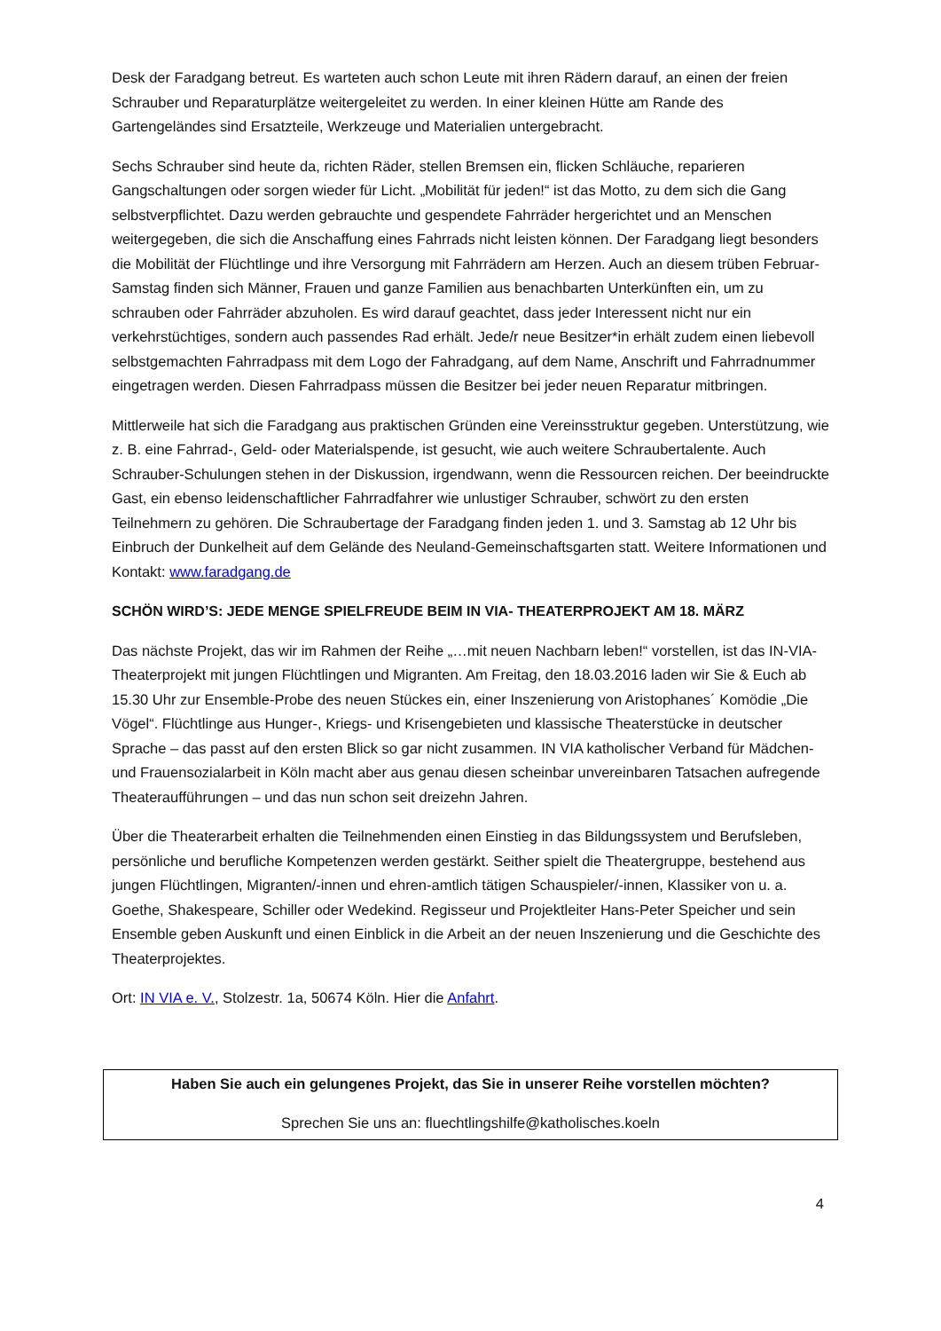Desk der Faradgang betreut. Es warteten auch schon Leute mit ihren Rädern darauf, an einen der freien Schrauber und Reparaturplätze weitergeleitet zu werden. In einer kleinen Hütte am Rande des Gartengeländes sind Ersatzteile, Werkzeuge und Materialien untergebracht.
Sechs Schrauber sind heute da, richten Räder, stellen Bremsen ein, flicken Schläuche, reparieren Gangschaltungen oder sorgen wieder für Licht. „Mobilität für jeden!“ ist das Motto, zu dem sich die Gang selbstverpflichtet. Dazu werden gebrauchte und gespendete Fahrräder hergerichtet und an Menschen weitergegeben, die sich die Anschaffung eines Fahrrads nicht leisten können. Der Faradgang liegt besonders die Mobilität der Flüchtlinge und ihre Versorgung mit Fahrrädern am Herzen. Auch an diesem trüben Februar-Samstag finden sich Männer, Frauen und ganze Familien aus benachbarten Unterkünften ein, um zu schrauben oder Fahrräder abzuholen. Es wird darauf geachtet, dass jeder Interessent nicht nur ein verkehrstüchtiges, sondern auch passendes Rad erhält. Jede/r neue Besitzer*in erhält zudem einen liebevoll selbstgemachten Fahrradpass mit dem Logo der Fahradgang, auf dem Name, Anschrift und Fahrradnummer eingetragen werden. Diesen Fahrradpass müssen die Besitzer bei jeder neuen Reparatur mitbringen.
Mittlerweile hat sich die Faradgang aus praktischen Gründen eine Vereinsstruktur gegeben. Unterstützung, wie z. B. eine Fahrrad-, Geld- oder Materialspende, ist gesucht, wie auch weitere Schraubertalente. Auch Schrauber-Schulungen stehen in der Diskussion, irgendwann, wenn die Ressourcen reichen. Der beeindruckte Gast, ein ebenso leidenschaftlicher Fahrradfahrer wie unlustiger Schrauber, schwört zu den ersten Teilnehmern zu gehören. Die Schraubertage der Faradgang finden jeden 1. und 3. Samstag ab 12 Uhr bis Einbruch der Dunkelheit auf dem Gelände des Neuland-Gemeinschaftsgarten statt. Weitere Informationen und Kontakt: www.faradgang.de
SCHÖN WIRD’S: JEDE MENGE SPIELFREUDE BEIM IN VIA- THEATERPROJEKT AM 18. MÄRZ
Das nächste Projekt, das wir im Rahmen der Reihe „…mit neuen Nachbarn leben!“ vorstellen, ist das IN-VIA- Theaterprojekt mit jungen Flüchtlingen und Migranten. Am Freitag, den 18.03.2016 laden wir Sie & Euch ab 15.30 Uhr zur Ensemble-Probe des neuen Stückes ein, einer Inszenierung von Aristophanes´ Komödie „Die Vögel“. Flüchtlinge aus Hunger-, Kriegs- und Krisengebieten und klassische Theaterstücke in deutscher Sprache – das passt auf den ersten Blick so gar nicht zusammen. IN VIA katholischer Verband für Mädchen- und Frauensozialarbeit in Köln macht aber aus genau diesen scheinbar unvereinbaren Tatsachen aufregende Theateraufführungen – und das nun schon seit dreizehn Jahren.
Über die Theaterarbeit erhalten die Teilnehmenden einen Einstieg in das Bildungssystem und Berufsleben, persönliche und berufliche Kompetenzen werden gestärkt. Seither spielt die Theatergruppe, bestehend aus jungen Flüchtlingen, Migranten/-innen und ehren-amtlich tätigen Schauspieler/-innen, Klassiker von u. a. Goethe, Shakespeare, Schiller oder Wedekind. Regisseur und Projektleiter Hans-Peter Speicher und sein Ensemble geben Auskunft und einen Einblick in die Arbeit an der neuen Inszenierung und die Geschichte des Theaterprojektes.
Ort: IN VIA e. V., Stolzestr. 1a, 50674 Köln. Hier die Anfahrt.
Haben Sie auch ein gelungenes Projekt, das Sie in unserer Reihe vorstellen möchten?
Sprechen Sie uns an: fluechtlingshilfe@katholisches.koeln
4